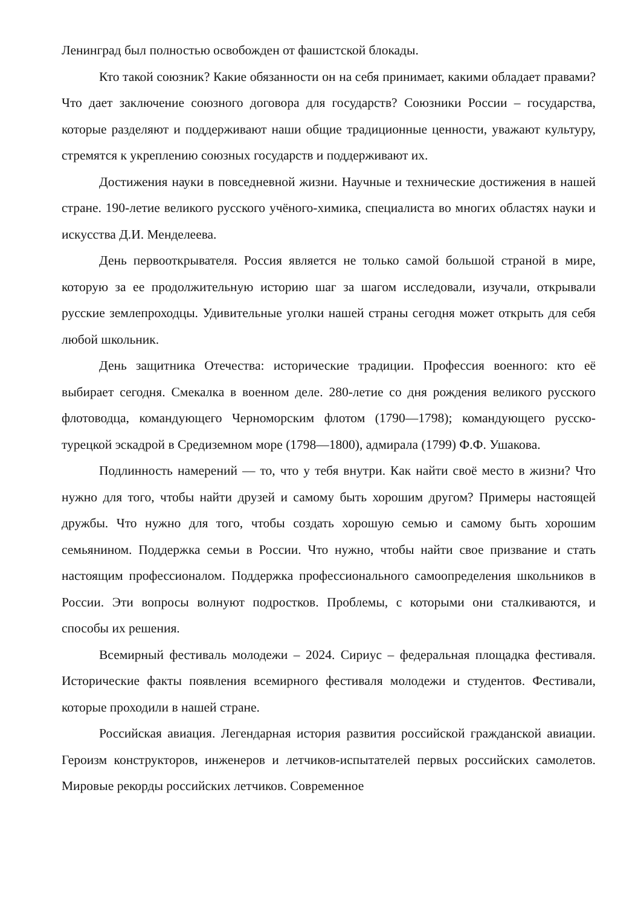Ленинград был полностью освобожден от фашистской блокады.
Кто такой союзник? Какие обязанности он на себя принимает, какими обладает правами? Что дает заключение союзного договора для государств? Союзники России – государства, которые разделяют и поддерживают наши общие традиционные ценности, уважают культуру, стремятся к укреплению союзных государств и поддерживают их.
Достижения науки в повседневной жизни. Научные и технические достижения в нашей стране. 190-летие великого русского учёного-химика, специалиста во многих областях науки и искусства Д.И. Менделеева.
День первооткрывателя. Россия является не только самой большой страной в мире, которую за ее продолжительную историю шаг за шагом исследовали, изучали, открывали русские землепроходцы. Удивительные уголки нашей страны сегодня может открыть для себя любой школьник.
День защитника Отечества: исторические традиции. Профессия военного: кто её выбирает сегодня. Смекалка в военном деле. 280-летие со дня рождения великого русского флотоводца, командующего Черноморским флотом (1790—1798); командующего русско-турецкой эскадрой в Средиземном море (1798—1800), адмирала (1799) Ф.Ф. Ушакова.
Подлинность намерений — то, что у тебя внутри. Как найти своё место в жизни? Что нужно для того, чтобы найти друзей и самому быть хорошим другом? Примеры настоящей дружбы. Что нужно для того, чтобы создать хорошую семью и самому быть хорошим семьянином. Поддержка семьи в России. Что нужно, чтобы найти свое призвание и стать настоящим профессионалом. Поддержка профессионального самоопределения школьников в России. Эти вопросы волнуют подростков. Проблемы, с которыми они сталкиваются, и способы их решения.
Всемирный фестиваль молодежи – 2024. Сириус – федеральная площадка фестиваля. Исторические факты появления всемирного фестиваля молодежи и студентов. Фестивали, которые проходили в нашей стране.
Российская авиация. Легендарная история развития российской гражданской авиации. Героизм конструкторов, инженеров и летчиков-испытателей первых российских самолетов. Мировые рекорды российских летчиков. Современное